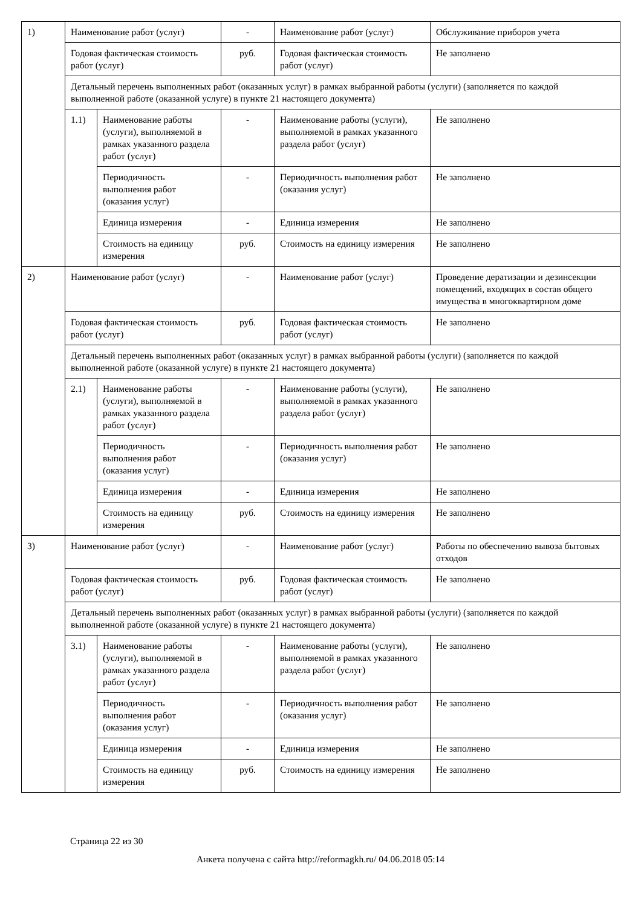| 1) | Наименование работ (услуг) | | - | Наименование работ (услуг) | Обслуживание приборов учета |
| | Годовая фактическая стоимость работ (услуг) | | руб. | Годовая фактическая стоимость работ (услуг) | Не заполнено |
| | Детальный перечень выполненных работ (оказанных услуг) в рамках выбранной работы (услуги) (заполняется по каждой выполненной работе (оказанной услуге) в пункте 21 настоящего документа) | | | | |
| | 1.1) | Наименование работы (услуги), выполняемой в рамках указанного раздела работ (услуг) | - | Наименование работы (услуги), выполняемой в рамках указанного раздела работ (услуг) | Не заполнено |
| | | Периодичность выполнения работ (оказания услуг) | - | Периодичность выполнения работ (оказания услуг) | Не заполнено |
| | | Единица измерения | - | Единица измерения | Не заполнено |
| | | Стоимость на единицу измерения | руб. | Стоимость на единицу измерения | Не заполнено |
| 2) | Наименование работ (услуг) | | - | Наименование работ (услуг) | Проведение дератизации и дезинсекции помещений, входящих в состав общего имущества в многоквартирном доме |
| | Годовая фактическая стоимость работ (услуг) | | руб. | Годовая фактическая стоимость работ (услуг) | Не заполнено |
| | Детальный перечень выполненных работ (оказанных услуг) в рамках выбранной работы (услуги) (заполняется по каждой выполненной работе (оказанной услуге) в пункте 21 настоящего документа) | | | | |
| | 2.1) | Наименование работы (услуги), выполняемой в рамках указанного раздела работ (услуг) | - | Наименование работы (услуги), выполняемой в рамках указанного раздела работ (услуг) | Не заполнено |
| | | Периодичность выполнения работ (оказания услуг) | - | Периодичность выполнения работ (оказания услуг) | Не заполнено |
| | | Единица измерения | - | Единица измерения | Не заполнено |
| | | Стоимость на единицу измерения | руб. | Стоимость на единицу измерения | Не заполнено |
| 3) | Наименование работ (услуг) | | - | Наименование работ (услуг) | Работы по обеспечению вывоза бытовых отходов |
| | Годовая фактическая стоимость работ (услуг) | | руб. | Годовая фактическая стоимость работ (услуг) | Не заполнено |
| | Детальный перечень выполненных работ (оказанных услуг) в рамках выбранной работы (услуги) (заполняется по каждой выполненной работе (оказанной услуге) в пункте 21 настоящего документа) | | | | |
| | 3.1) | Наименование работы (услуги), выполняемой в рамках указанного раздела работ (услуг) | - | Наименование работы (услуги), выполняемой в рамках указанного раздела работ (услуг) | Не заполнено |
| | | Периодичность выполнения работ (оказания услуг) | - | Периодичность выполнения работ (оказания услуг) | Не заполнено |
| | | Единица измерения | - | Единица измерения | Не заполнено |
| | | Стоимость на единицу измерения | руб. | Стоимость на единицу измерения | Не заполнено |
Страница 22 из 30
Анкета получена с сайта http://reformagkh.ru/ 04.06.2018 05:14